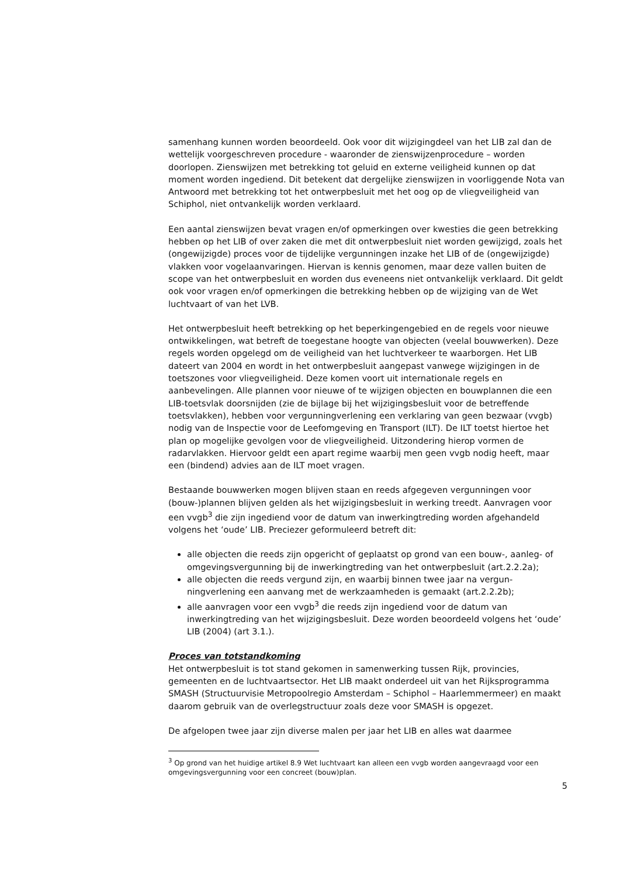samenhang kunnen worden beoordeeld. Ook voor dit wijzigingdeel van het LIB zal dan de wettelijk voorgeschreven procedure - waaronder de zienswijzenprocedure – worden doorlopen. Zienswijzen met betrekking tot geluid en externe veiligheid kunnen op dat moment worden ingediend. Dit betekent dat dergelijke zienswijzen in voorliggende Nota van Antwoord met betrekking tot het ontwerpbesluit met het oog op de vliegveiligheid van Schiphol, niet ontvankelijk worden verklaard.
Een aantal zienswijzen bevat vragen en/of opmerkingen over kwesties die geen betrekking hebben op het LIB of over zaken die met dit ontwerpbesluit niet worden gewijzigd, zoals het (ongewijzigde) proces voor de tijdelijke vergunningen inzake het LIB of de (ongewijzigde) vlakken voor vogelaanvaringen. Hiervan is kennis genomen, maar deze vallen buiten de scope van het ontwerpbesluit en worden dus eveneens niet ontvankelijk verklaard. Dit geldt ook voor vragen en/of opmerkingen die betrekking hebben op de wijziging van de Wet luchtvaart of van het LVB.
Het ontwerpbesluit heeft betrekking op het beperkingengebied en de regels voor nieuwe ontwikkelingen, wat betreft de toegestane hoogte van objecten (veelal bouwwerken). Deze regels worden opgelegd om de veiligheid van het luchtverkeer te waarborgen. Het LIB dateert van 2004 en wordt in het ontwerpbesluit aangepast vanwege wijzigingen in de toetszones voor vliegveiligheid. Deze komen voort uit internationale regels en aanbevelingen. Alle plannen voor nieuwe of te wijzigen objecten en bouwplannen die een LIB-toetsvlak doorsnijden (zie de bijlage bij het wijzigingsbesluit voor de betreffende toetsvlakken), hebben voor vergunningverlening een verklaring van geen bezwaar (vvgb) nodig van de Inspectie voor de Leefomgeving en Transport (ILT). De ILT toetst hiertoe het plan op mogelijke gevolgen voor de vliegveiligheid. Uitzondering hierop vormen de radarvlakken. Hiervoor geldt een apart regime waarbij men geen vvgb nodig heeft, maar een (bindend) advies aan de ILT moet vragen.
Bestaande bouwwerken mogen blijven staan en reeds afgegeven vergunningen voor (bouw-)plannen blijven gelden als het wijzigingsbesluit in werking treedt. Aanvragen voor een vvgb<sup>3</sup> die zijn ingediend voor de datum van inwerkingtreding worden afgehandeld volgens het ‘oude’ LIB. Preciezer geformuleerd betreft dit:
alle objecten die reeds zijn opgericht of geplaatst op grond van een bouw-, aanleg- of omgevingsvergunning bij de inwerkingtreding van het ontwerpbesluit (art.2.2.2a);
alle objecten die reeds vergund zijn, en waarbij binnen twee jaar na vergun-ningverlening een aanvang met de werkzaamheden is gemaakt (art.2.2.2b);
alle aanvragen voor een vvgb<sup>3</sup> die reeds zijn ingediend voor de datum van inwerkingtreding van het wijzigingsbesluit. Deze worden beoordeeld volgens het ‘oude’ LIB (2004) (art 3.1.).
Proces van totstandkoming
Het ontwerpbesluit is tot stand gekomen in samenwerking tussen Rijk, provincies, gemeenten en de luchtvaartsector. Het LIB maakt onderdeel uit van het Rijksprogramma SMASH (Structuurvisie Metropoolregio Amsterdam – Schiphol – Haarlemmermeer) en maakt daarom gebruik van de overlegstructuur zoals deze voor SMASH is opgezet.
De afgelopen twee jaar zijn diverse malen per jaar het LIB en alles wat daarmee
<sup>3</sup> Op grond van het huidige artikel 8.9 Wet luchtvaart kan alleen een vvgb worden aangevraagd voor een omgevingsvergunning voor een concreet (bouw)plan.
5